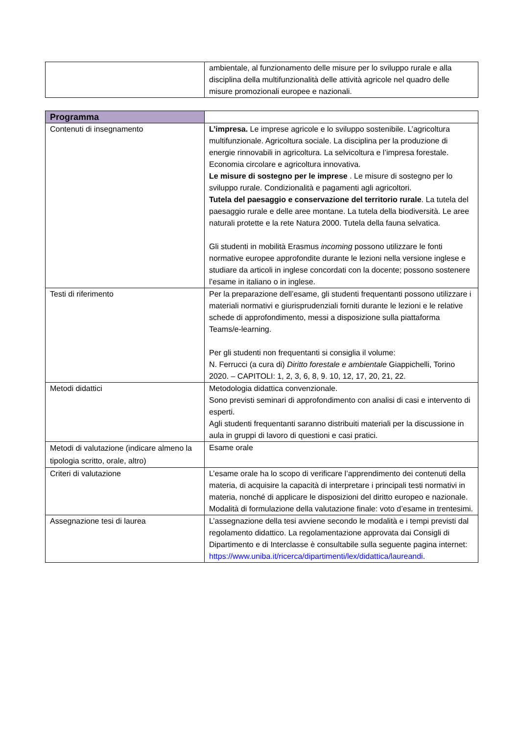| | ambientale, al funzionamento delle misure per lo sviluppo rurale e alla disciplina della multifunzionalità delle attività agricole nel quadro delle misure promozionali europee e nazionali. |
| Programma | |
| Contenuti di insegnamento | L’impresa. Le imprese agricole e lo sviluppo sostenibile. L’agricoltura multifunzionale. Agricoltura sociale. La disciplina per la produzione di energie rinnovabili in agricoltura. La selvicoltura e l’impresa forestale. Economia circolare e agricoltura innovativa. Le misure di sostegno per le imprese . Le misure di sostegno per lo sviluppo rurale. Condizionalità e pagamenti agli agricoltori. Tutela del paesaggio e conservazione del territorio rurale . La tutela del paesaggio rurale e delle aree montane. La tutela della biodiversità. Le aree naturali protette e la rete Natura 2000. Tutela della fauna selvatica. Gli studenti in mobilità Erasmus incoming possono utilizzare le fonti normative europee approfondite durante le lezioni nella versione inglese e studiare da articoli in inglese concordati con la docente; possono sostenere l’esame in italiano o in inglese. |
| Testi di riferimento | Per la preparazione dell’esame, gli studenti frequentanti possono utilizzare i materiali normativi e giurisprudenziali forniti durante le lezioni e le relative schede di approfondimento, messi a disposizione sulla piattaforma Teams/e-learning. Per gli studenti non frequentanti si consiglia il volume: N. Ferrucci (a cura di) Diritto forestale e ambientale Giappichelli, Torino 2020. – CAPITOLI: 1, 2, 3, 6, 8, 9. 10, 12, 17, 20, 21, 22. |
| Metodi didattici | Metodologia didattica convenzionale. Sono previsti seminari di approfondimento con analisi di casi e intervento di esperti. Agli studenti frequentanti saranno distribuiti materiali per la discussione in aula in gruppi di lavoro di questioni e casi pratici. |
| Metodi di valutazione (indicare almeno la tipologia scritto, orale, altro) | Esame orale |
| Criteri di valutazione | L’esame orale ha lo scopo di verificare l’apprendimento dei contenuti della materia, di acquisire la capacità di interpretare i principali testi normativi in materia, nonché di applicare le disposizioni del diritto europeo e nazionale. Modalità di formulazione della valutazione finale: voto d’esame in trentesimi. |
| Assegnazione tesi di laurea | L’assegnazione della tesi avviene secondo le modalità e i tempi previsti dal regolamento didattico. La regolamentazione approvata dai Consigli di Dipartimento e di Interclasse è consultabile sulla seguente pagina internet: https://www.uniba.it/ricerca/dipartimenti/lex/didattica/laureandi . |